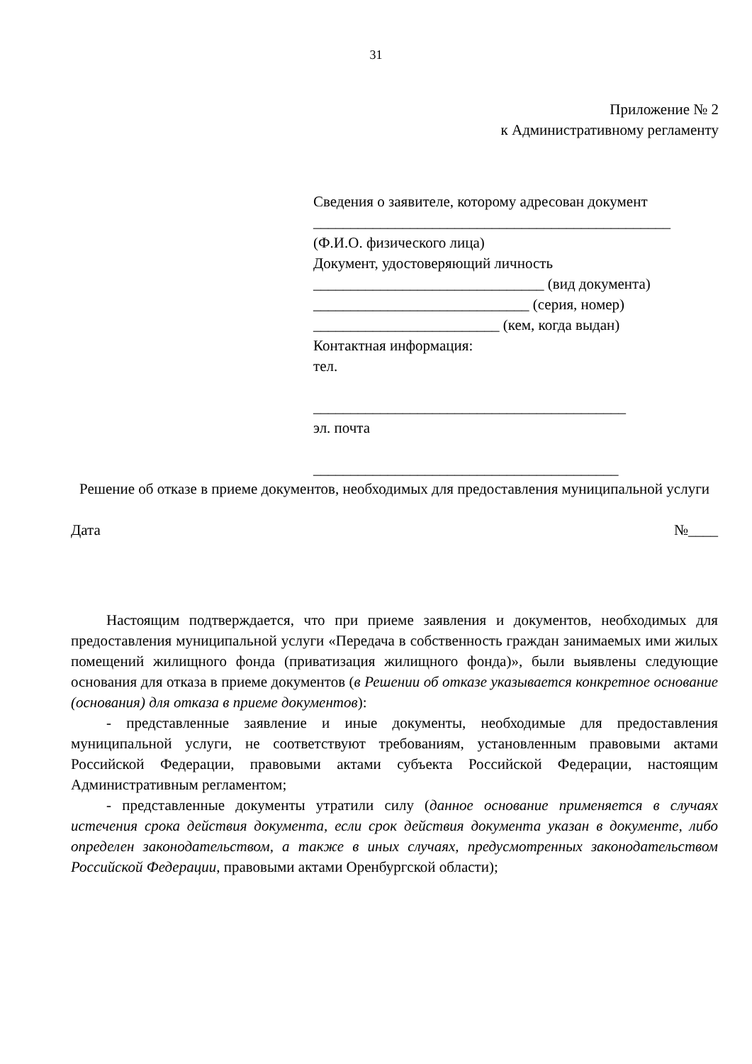31
Приложение № 2
к Административному регламенту
Сведения о заявителе, которому адресован документ
________________________________________________
(Ф.И.О. физического лица)
Документ, удостоверяющий личность
_______________________________ (вид документа)
_____________________________ (серия, номер)
_________________________ (кем, когда выдан)
Контактная информация:
тел.
__________________________________________
эл. почта
_________________________________________
Решение об отказе в приеме документов, необходимых для предоставления муниципальной услуги
Дата №____
Настоящим подтверждается, что при приеме заявления и документов, необходимых для предоставления муниципальной услуги «Передача в собственность граждан занимаемых ими жилых помещений жилищного фонда (приватизация жилищного фонда)», были выявлены следующие основания для отказа в приеме документов (в Решении об отказе указывается конкретное основание (основания) для отказа в приеме документов):
- представленные заявление и иные документы, необходимые для предоставления муниципальной услуги, не соответствуют требованиям, установленным правовыми актами Российской Федерации, правовыми актами субъекта Российской Федерации, настоящим Административным регламентом;
- представленные документы утратили силу (данное основание применяется в случаях истечения срока действия документа, если срок действия документа указан в документе, либо определен законодательством, а также в иных случаях, предусмотренных законодательством Российской Федерации, правовыми актами Оренбургской области);